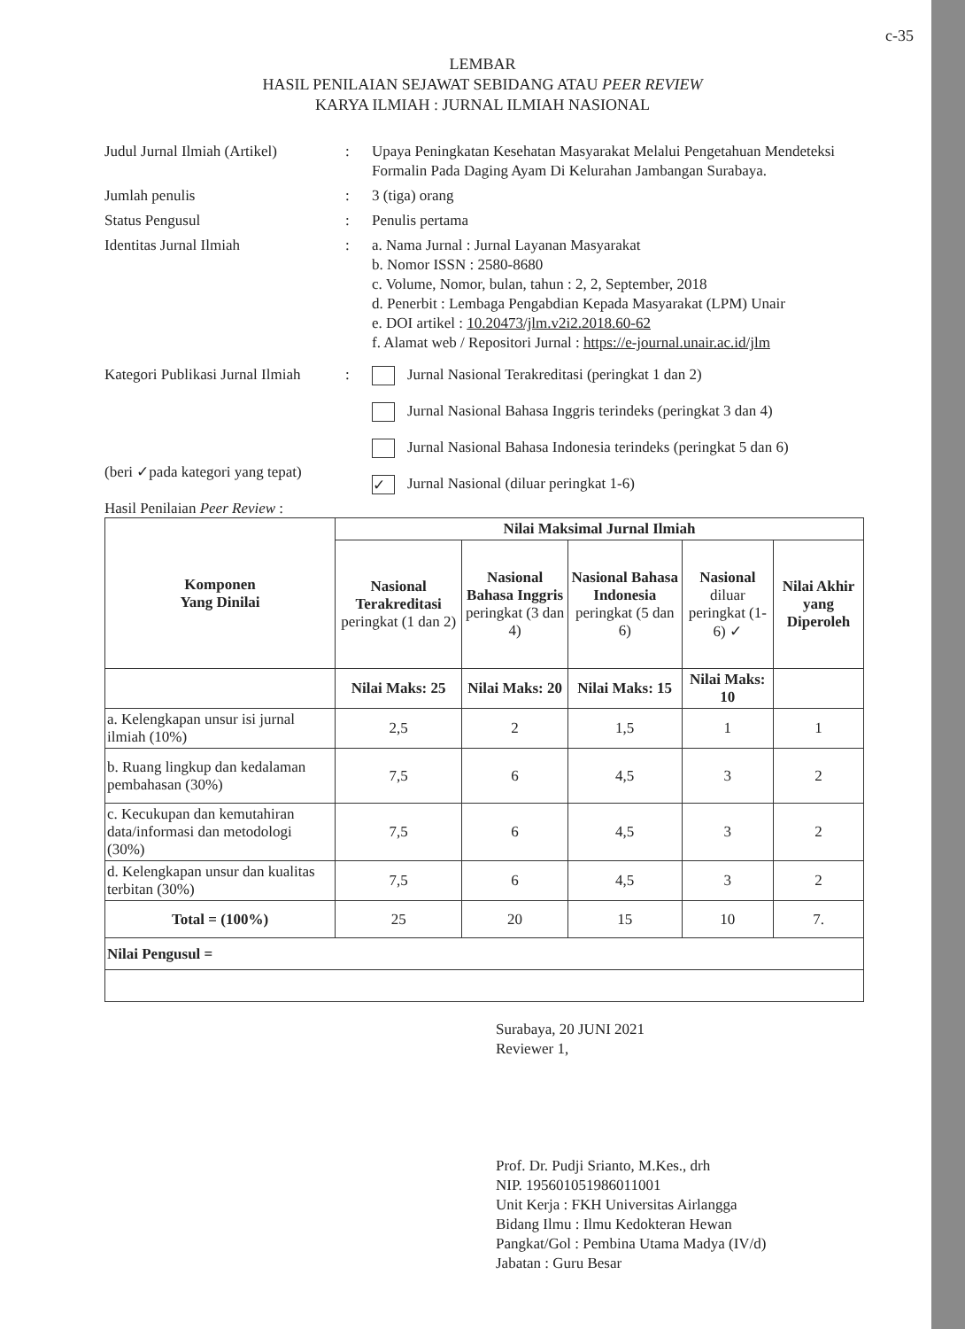c-35
LEMBAR
HASIL PENILAIAN SEJAWAT SEBIDANG ATAU PEER REVIEW
KARYA ILMIAH : JURNAL ILMIAH NASIONAL
Judul Jurnal Ilmiah (Artikel)
: Upaya Peningkatan Kesehatan Masyarakat Melalui Pengetahuan Mendeteksi Formalin Pada Daging Ayam Di Kelurahan Jambangan Surabaya.
Jumlah penulis : 3 (tiga) orang
Status Pengusul : Penulis pertama
Identitas Jurnal Ilmiah : a. Nama Jurnal : Jurnal Layanan Masyarakat
b. Nomor ISSN : 2580-8680
c. Volume, Nomor, bulan, tahun : 2, 2, September, 2018
d. Penerbit : Lembaga Pengabdian Kepada Masyarakat (LPM) Unair
e. DOI artikel : 10.20473/jlm.v2i2.2018.60-62
f. Alamat web / Repositori Jurnal : https://e-journal.unair.ac.id/jlm
Kategori Publikasi Jurnal Ilmiah
(beri ✓pada kategori yang tepat)
: Jurnal Nasional Terakreditasi (peringkat 1 dan 2)
Jurnal Nasional Bahasa Inggris terindeks (peringkat 3 dan 4)
Jurnal Nasional Bahasa Indonesia terindeks (peringkat 5 dan 6)
✓ Jurnal Nasional (diluar peringkat 1-6)
Hasil Penilaian Peer Review :
| Komponen Yang Dinilai | Nilai Maksimal Jurnal Ilmiah | | | | |
| --- | --- | --- | --- | --- | --- |
| | Nasional Terakreditasi peringkat (1 dan 2) | Nasional Bahasa Inggris peringkat (3 dan 4) | Nasional Bahasa Indonesia peringkat (5 dan 6) | Nasional diluar peringkat (1-6) ✓ | Nilai Akhir yang Diperoleh |
| | Nilai Maks: 25 | Nilai Maks: 20 | Nilai Maks: 15 | Nilai Maks: 10 | |
| a. Kelengkapan unsur isi jurnal ilmiah (10%) | 2,5 | 2 | 1,5 | 1 | 1 |
| b. Ruang lingkup dan kedalaman pembahasan (30%) | 7,5 | 6 | 4,5 | 3 | 2 |
| c. Kecukupan dan kemutahiran data/informasi dan metodologi (30%) | 7,5 | 6 | 4,5 | 3 | 2 |
| d. Kelengkapan unsur dan kualitas terbitan (30%) | 7,5 | 6 | 4,5 | 3 | 2 |
| Total = (100%) | 25 | 20 | 15 | 10 | 7. |
| Nilai Pengusul = | | | | | |
Surabaya, 20 JUNI 2021
Reviewer 1,
Prof. Dr. Pudji Srianto, M.Kes., drh
NIP. 195601051986011001
Unit Kerja : FKH Universitas Airlangga
Bidang Ilmu : Ilmu Kedokteran Hewan
Pangkat/Gol : Pembina Utama Madya (IV/d)
Jabatan : Guru Besar